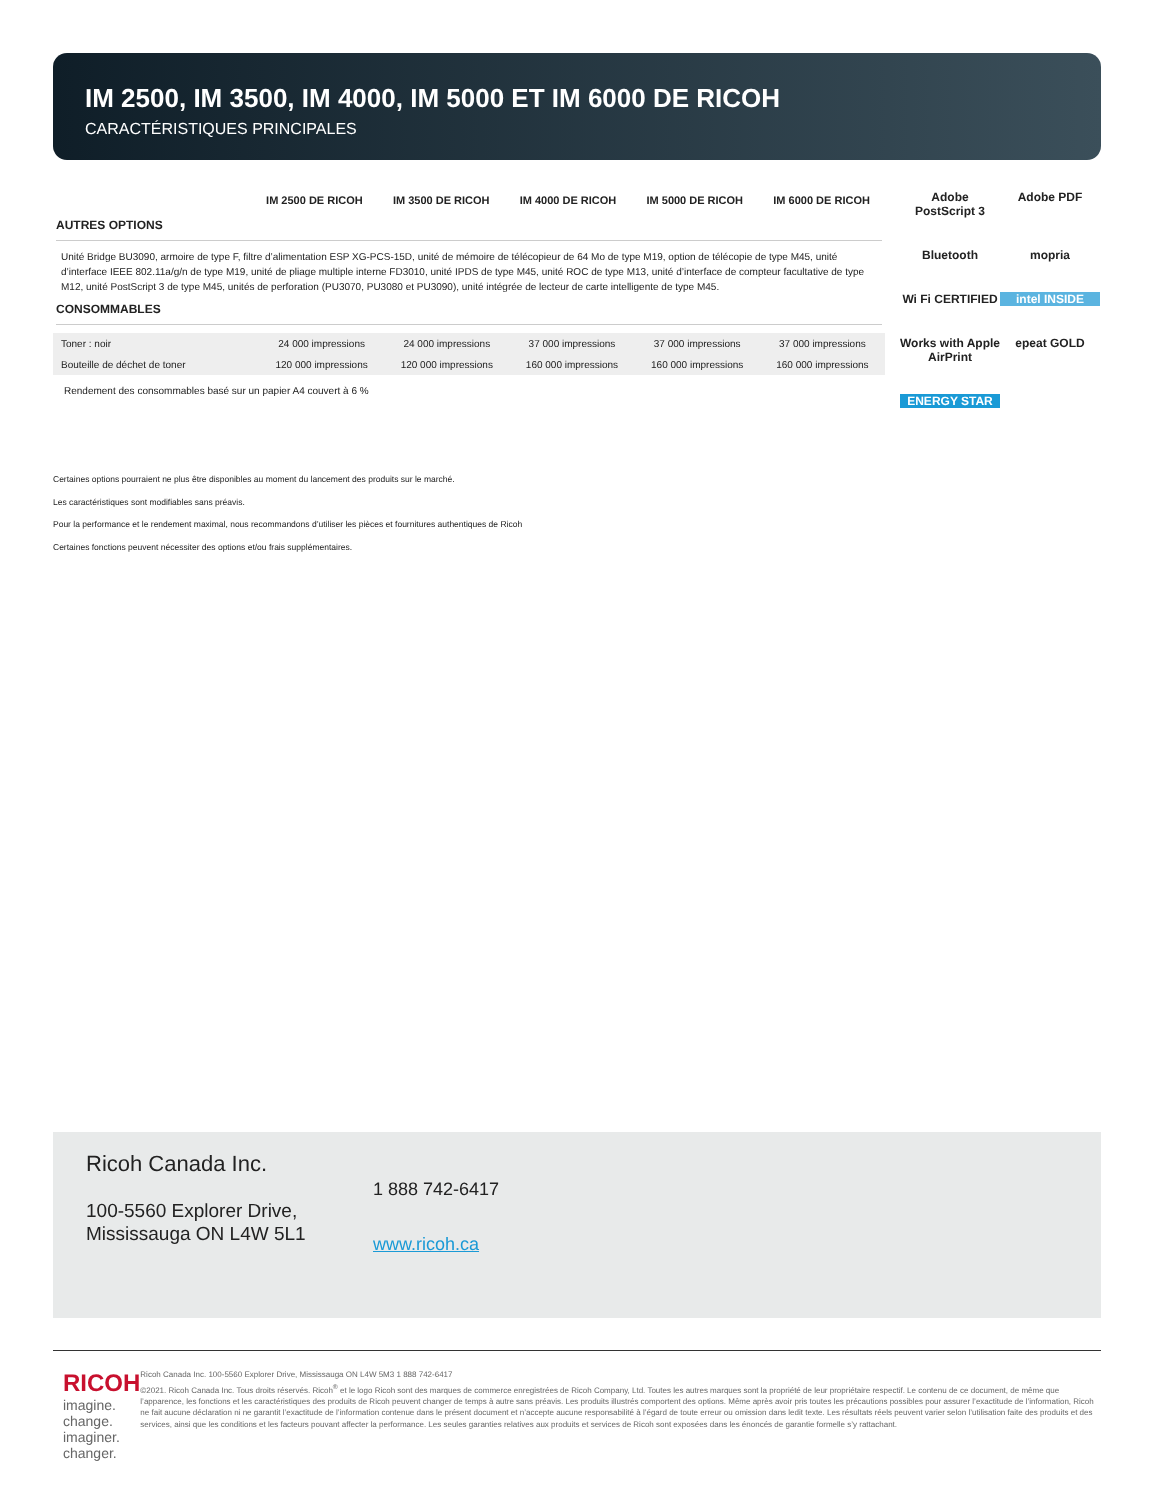IM 2500, IM 3500, IM 4000, IM 5000 ET IM 6000 DE RICOH
CARACTÉRISTIQUES PRINCIPALES
| | IM 2500 DE RICOH | IM 3500 DE RICOH | IM 4000 DE RICOH | IM 5000 DE RICOH | IM 6000 DE RICOH |
| --- | --- | --- | --- | --- | --- |
AUTRES OPTIONS
Unité Bridge BU3090, armoire de type F, filtre d’alimentation ESP XG-PCS-15D, unité de mémoire de télécopieur de 64 Mo de type M19, option de télécopie de type M45, unité d’interface IEEE 802.11a/g/n de type M19, unité de pliage multiple interne FD3010, unité IPDS de type M45, unité ROC de type M13, unité d’interface de compteur facultative de type M12, unité PostScript 3 de type M45, unités de perforation (PU3070, PU3080 et PU3090), unité intégrée de lecteur de carte intelligente de type M45.
CONSOMMABLES
| Toner : noir | 24 000 impressions | 24 000 impressions | 37 000 impressions | 37 000 impressions | 37 000 impressions |
| Bouteille de déchet de toner | 120 000 impressions | 120 000 impressions | 160 000 impressions | 160 000 impressions | 160 000 impressions |
Rendement des consommables basé sur un papier A4 couvert à 6 %
Adobe PostScript 3
Adobe PDF
Bluetooth
mopria
Wi Fi CERTIFIED
intel INSIDE
Works with Apple AirPrint
epeat GOLD
ENERGY STAR
Certaines options pourraient ne plus être disponibles au moment du lancement des produits sur le marché.
Les caractéristiques sont modifiables sans préavis.
Pour la performance et le rendement maximal, nous recommandons d’utiliser les pièces et fournitures authentiques de Ricoh
Certaines fonctions peuvent nécessiter des options et/ou frais supplémentaires.
Ricoh Canada Inc.
100-5560 Explorer Drive,
Mississauga ON L4W 5L1
1 888 742-6417
www.ricoh.ca
RICOH
imagine. change.
imaginer. changer.
Ricoh Canada Inc. 100-5560 Explorer Drive, Mississauga ON L4W 5M3 1 888 742-6417
©2021. Ricoh Canada Inc. Tous droits réservés. Ricoh<sup>®</sup> et le logo Ricoh sont des marques de commerce enregistrées de Ricoh Company, Ltd. Toutes les autres marques sont la propriété de leur propriétaire respectif. Le contenu de ce document, de même que l’apparence, les fonctions et les caractéristiques des produits de Ricoh peuvent changer de temps à autre sans préavis. Les produits illustrés comportent des options. Même après avoir pris toutes les précautions possibles pour assurer l’exactitude de l’information, Ricoh ne fait aucune déclaration ni ne garantit l’exactitude de l’information contenue dans le présent document et n’accepte aucune responsabilité à l’égard de toute erreur ou omission dans ledit texte. Les résultats réels peuvent varier selon l’utilisation faite des produits et des services, ainsi que les conditions et les facteurs pouvant affecter la performance. Les seules garanties relatives aux produits et services de Ricoh sont exposées dans les énoncés de garantie formelle s’y rattachant.